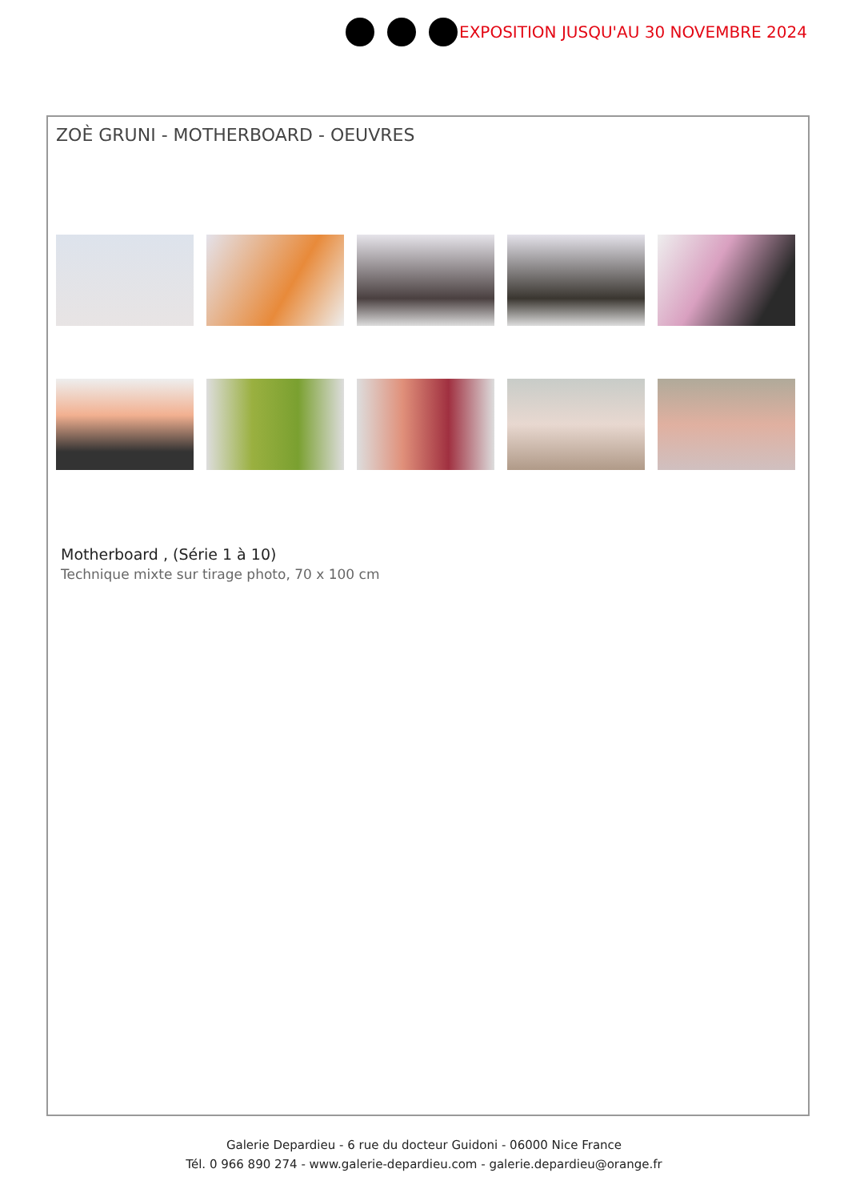EXPOSITION JUSQU'AU 30 NOVEMBRE 2024
ZOÈ GRUNI - MOTHERBOARD - OEUVRES
Motherboard , (Série 1 à 10)
Technique mixte sur tirage photo, 70 x 100 cm
Galerie Depardieu - 6 rue du docteur Guidoni - 06000 Nice France
Tél. 0 966 890 274 - www.galerie-depardieu.com - galerie.depardieu@orange.fr